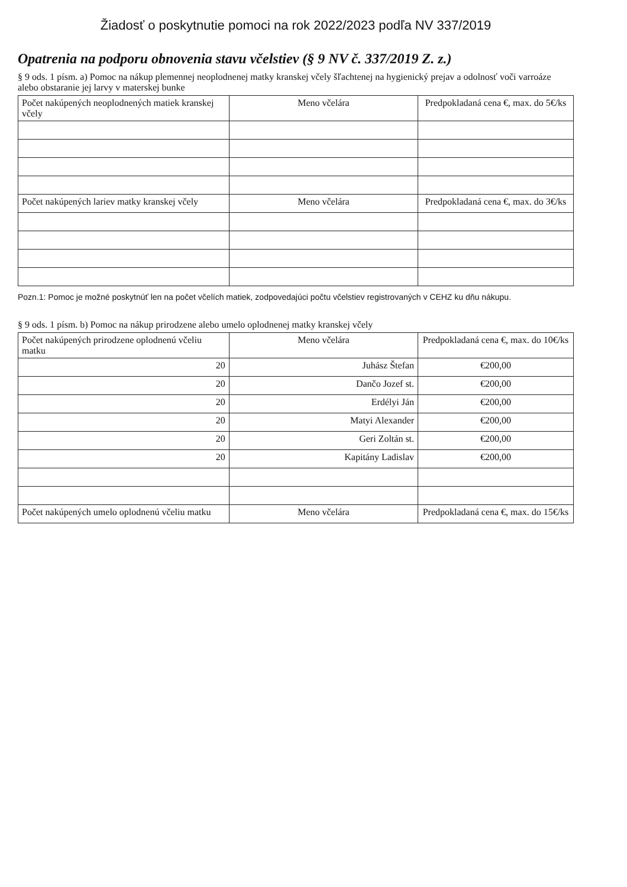Žiadosť o poskytnutie pomoci na rok 2022/2023 podľa NV 337/2019
Opatrenia na podporu obnovenia stavu včelstiev (§ 9 NV č. 337/2019 Z. z.)
§ 9 ods. 1 písm. a) Pomoc na nákup plemennej neoplodnenej matky kranskej včely šľachtenej na hygienický prejav a odolnosť voči varroáze alebo obstaranie jej larvy v materskej bunke
| Počet nakúpených neoplodnených matiek kranskej včely | Meno včelára | Predpokladaná cena €, max. do 5€/ks |
| --- | --- | --- |
| Počet nakúpených lariev matky kranskej včely | Meno včelára | Predpokladaná cena €, max. do 3€/ks |
Pozn.1: Pomoc je možné poskytnúť len na počet včelích matiek, zodpovedajúci počtu včelstiev registrovaných v CEHZ ku dňu nákupu.
§ 9 ods. 1 písm. b) Pomoc na nákup prirodzene alebo umelo oplodnenej matky kranskej včely
| Počet nakúpených prirodzene oplodnenú včeliu matku | Meno včelára | Predpokladaná cena €, max. do 10€/ks |
| --- | --- | --- |
| 20 | Juhász Štefan | €200,00 |
| 20 | Dančo Jozef st. | €200,00 |
| 20 | Erdélyi Ján | €200,00 |
| 20 | Matyi Alexander | €200,00 |
| 20 | Geri Zoltán st. | €200,00 |
| 20 | Kapitány Ladislav | €200,00 |
| Počet nakúpených umelo oplodnenú včeliu matku | Meno včelára | Predpokladaná cena €, max. do 15€/ks |